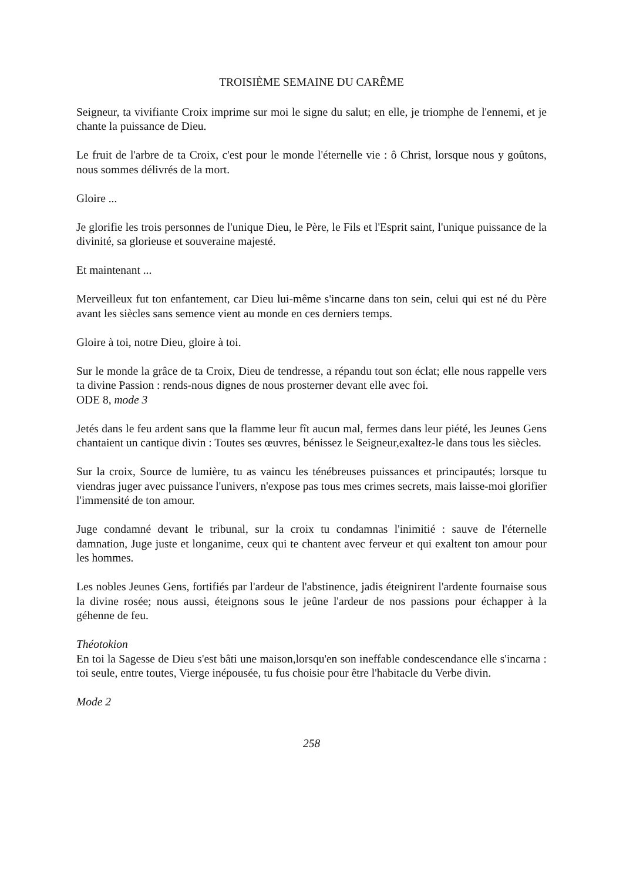TROISIÈME SEMAINE DU CARÊME
Seigneur, ta vivifiante Croix imprime sur moi le signe du salut; en elle, je triomphe de l'ennemi, et je chante la puissance de Dieu.
Le fruit de l'arbre de ta Croix, c'est pour le monde l'éternelle vie : ô Christ, lorsque nous y goûtons, nous sommes délivrés de la mort.
Gloire ...
Je glorifie les trois personnes de l'unique Dieu, le Père, le Fils et l'Esprit saint, l'unique puissance de la divinité, sa glorieuse et souveraine majesté.
Et maintenant ...
Merveilleux fut ton enfantement, car Dieu lui-même s'incarne dans ton sein, celui qui est né du Père avant les siècles sans semence vient au monde en ces derniers temps.
Gloire à toi, notre Dieu, gloire à toi.
Sur le monde la grâce de ta Croix, Dieu de tendresse, a répandu tout son éclat; elle nous rappelle vers ta divine Passion : rends-nous dignes de nous prosterner devant elle avec foi.
ODE 8, mode 3
Jetés dans le feu ardent sans que la flamme leur fît aucun mal, fermes dans leur piété, les Jeunes Gens chantaient un cantique divin : Toutes ses œuvres, bénissez le Seigneur,exaltez-le dans tous les siècles.
Sur la croix, Source de lumière, tu as vaincu les ténébreuses puissances et principautés; lorsque tu viendras juger avec puissance l'univers, n'expose pas tous mes crimes secrets, mais laisse-moi glorifier l'immensité de ton amour.
Juge condamné devant le tribunal, sur la croix tu condamnas l'inimitié : sauve de l'éternelle damnation, Juge juste et longanime, ceux qui te chantent avec ferveur et qui exaltent ton amour pour les hommes.
Les nobles Jeunes Gens, fortifiés par l'ardeur de l'abstinence, jadis éteignirent l'ardente fournaise sous la divine rosée; nous aussi, éteignons sous le jeûne l'ardeur de nos passions pour échapper à la géhenne de feu.
Théotokion
En toi la Sagesse de Dieu s'est bâti une maison,lorsqu'en son ineffable condescendance elle s'incarna : toi seule, entre toutes, Vierge inépousée, tu fus choisie pour être l'habitacle du Verbe divin.
Mode 2
258